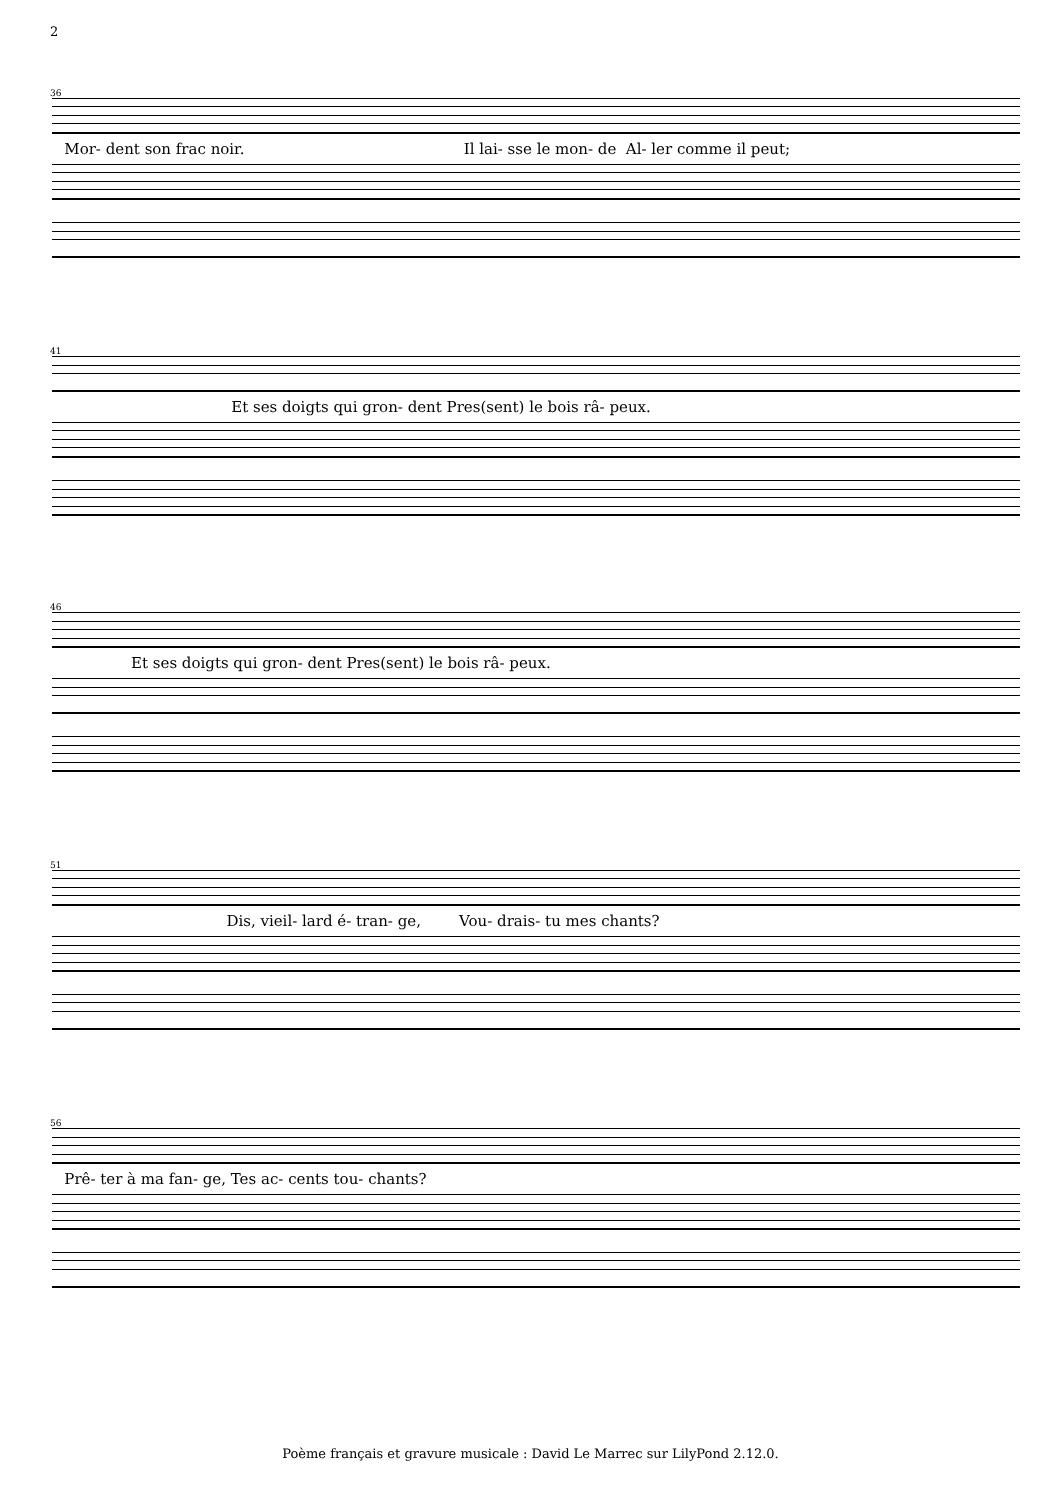2
36
Mor- dent son frac noir. Il lai- sse le mon- de Al- ler comme il peut;
41
Et ses doigts qui gron- dent Pres(sent) le bois râ- peux.
46
Et ses doigts qui gron- dent Pres(sent) le bois râ- peux.
51
Dis, vieil- lard é- tran- ge, Vou- drais- tu mes chants?
56
Prê- ter à ma fan- ge, Tes ac- cents tou- chants?
Poème français et gravure musicale : David Le Marrec sur LilyPond 2.12.0.